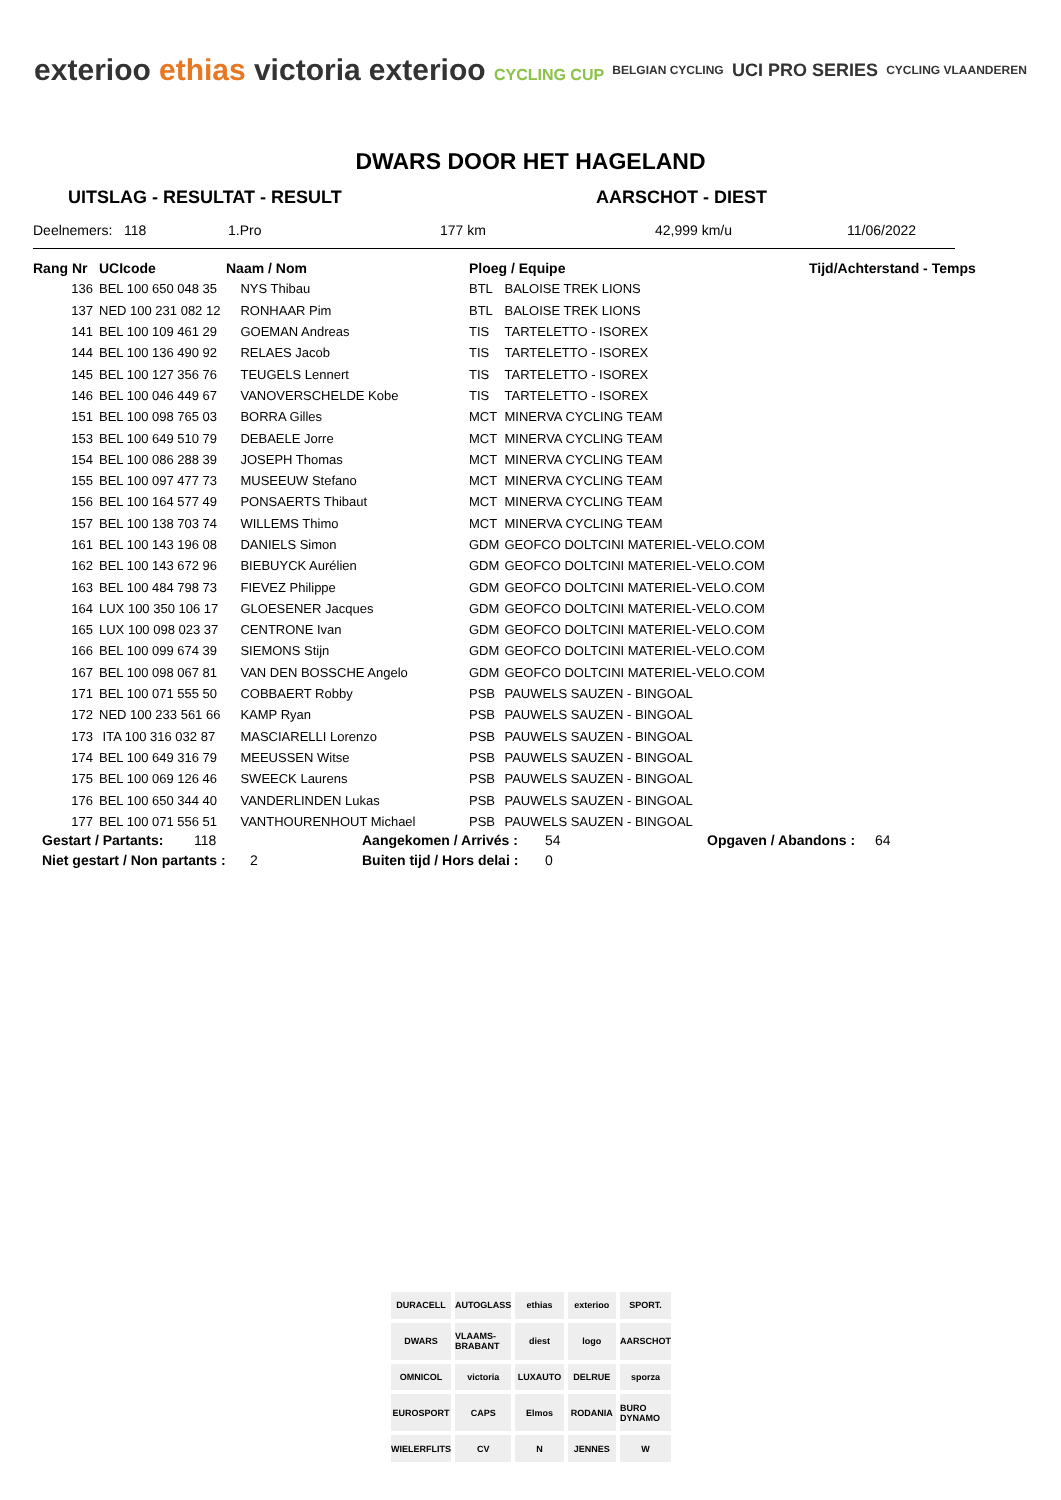exterioo ethias victoria exterioo CYCLING CUP BELGIAN CYCLING UCI PRO SERIES CYCLING VLAANDEREN
DWARS DOOR HET HAGELAND
UITSLAG - RESULTAT - RESULT AARSCHOT - DIEST
Deelnemers: 118 1.Pro 177 km 42,999 km/u 11/06/2022
| Rang Nr | UCIcode | Naam / Nom | Ploeg / Equipe | | Tijd/Achterstand - Temps |
| --- | --- | --- | --- | --- | --- |
| 136 | BEL 100 650 048 35 | NYS Thibau | BTL | BALOISE TREK LIONS | |
| 137 | NED 100 231 082 12 | RONHAAR Pim | BTL | BALOISE TREK LIONS | |
| 141 | BEL 100 109 461 29 | GOEMAN Andreas | TIS | TARTELETTO - ISOREX | |
| 144 | BEL 100 136 490 92 | RELAES Jacob | TIS | TARTELETTO - ISOREX | |
| 145 | BEL 100 127 356 76 | TEUGELS Lennert | TIS | TARTELETTO - ISOREX | |
| 146 | BEL 100 046 449 67 | VANOVERSCHELDE Kobe | TIS | TARTELETTO - ISOREX | |
| 151 | BEL 100 098 765 03 | BORRA Gilles | MCT | MINERVA CYCLING TEAM | |
| 153 | BEL 100 649 510 79 | DEBAELE Jorre | MCT | MINERVA CYCLING TEAM | |
| 154 | BEL 100 086 288 39 | JOSEPH Thomas | MCT | MINERVA CYCLING TEAM | |
| 155 | BEL 100 097 477 73 | MUSEEUW Stefano | MCT | MINERVA CYCLING TEAM | |
| 156 | BEL 100 164 577 49 | PONSAERTS Thibaut | MCT | MINERVA CYCLING TEAM | |
| 157 | BEL 100 138 703 74 | WILLEMS Thimo | MCT | MINERVA CYCLING TEAM | |
| 161 | BEL 100 143 196 08 | DANIELS Simon | GDM | GEOFCO DOLTCINI MATERIEL-VELO.COM | |
| 162 | BEL 100 143 672 96 | BIEBUYCK Aurélien | GDM | GEOFCO DOLTCINI MATERIEL-VELO.COM | |
| 163 | BEL 100 484 798 73 | FIEVEZ Philippe | GDM | GEOFCO DOLTCINI MATERIEL-VELO.COM | |
| 164 | LUX 100 350 106 17 | GLOESENER Jacques | GDM | GEOFCO DOLTCINI MATERIEL-VELO.COM | |
| 165 | LUX 100 098 023 37 | CENTRONE Ivan | GDM | GEOFCO DOLTCINI MATERIEL-VELO.COM | |
| 166 | BEL 100 099 674 39 | SIEMONS Stijn | GDM | GEOFCO DOLTCINI MATERIEL-VELO.COM | |
| 167 | BEL 100 098 067 81 | VAN DEN BOSSCHE Angelo | GDM | GEOFCO DOLTCINI MATERIEL-VELO.COM | |
| 171 | BEL 100 071 555 50 | COBBAERT Robby | PSB | PAUWELS SAUZEN - BINGOAL | |
| 172 | NED 100 233 561 66 | KAMP Ryan | PSB | PAUWELS SAUZEN - BINGOAL | |
| 173 | ITA 100 316 032 87 | MASCIARELLI Lorenzo | PSB | PAUWELS SAUZEN - BINGOAL | |
| 174 | BEL 100 649 316 79 | MEEUSSEN Witse | PSB | PAUWELS SAUZEN - BINGOAL | |
| 175 | BEL 100 069 126 46 | SWEECK Laurens | PSB | PAUWELS SAUZEN - BINGOAL | |
| 176 | BEL 100 650 344 40 | VANDERLINDEN Lukas | PSB | PAUWELS SAUZEN - BINGOAL | |
| 177 | BEL 100 071 556 51 | VANTHOURENHOUT Michael | PSB | PAUWELS SAUZEN - BINGOAL | |
Gestart / Partants: 118 Aangekomen / Arrivés : 54 Opgaven / Abandons : 64
Niet gestart / Non partants : 2 Buiten tijd / Hors delai : 0
DURACELL
AUTOGLASS
ethias
exterioo
SPORT.
DWARS
VLAAMS-BRABANT
diest
logo
AARSCHOT
OMNICOL
victoria
LUXAUTO
DELRUE
sporza
EUROSPORT
CAPS
Elmos
RODANIA
BURO DYNAMO
WIELERFLITS
CV
N
JENNES
W